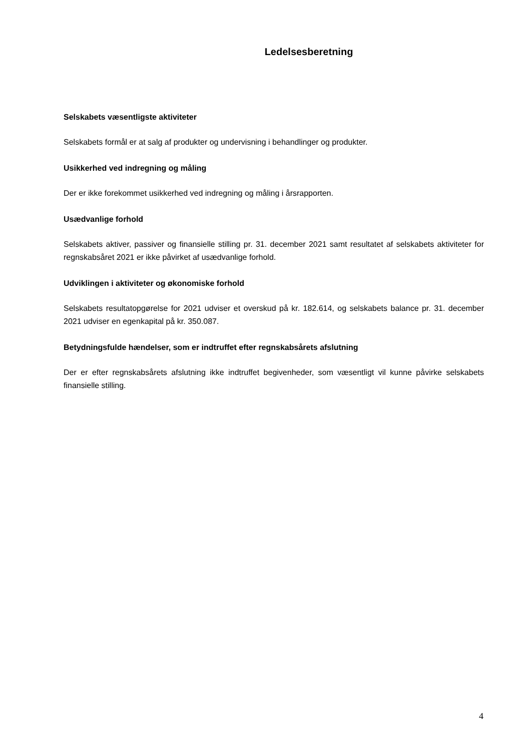Ledelsesberetning
Selskabets væsentligste aktiviteter
Selskabets formål er at salg af produkter og undervisning i behandlinger og produkter.
Usikkerhed ved indregning og måling
Der er ikke forekommet usikkerhed ved indregning og måling i årsrapporten.
Usædvanlige forhold
Selskabets aktiver, passiver og finansielle stilling pr. 31. december 2021 samt resultatet af selskabets aktiviteter for regnskabsåret 2021 er ikke påvirket af usædvanlige forhold.
Udviklingen i aktiviteter og økonomiske forhold
Selskabets resultatopgørelse for 2021 udviser et overskud på kr. 182.614, og selskabets balance pr. 31. december 2021 udviser en egenkapital på kr. 350.087.
Betydningsfulde hændelser, som er indtruffet efter regnskabsårets afslutning
Der er efter regnskabsårets afslutning ikke indtruffet begivenheder, som væsentligt vil kunne påvirke selskabets finansielle stilling.
4